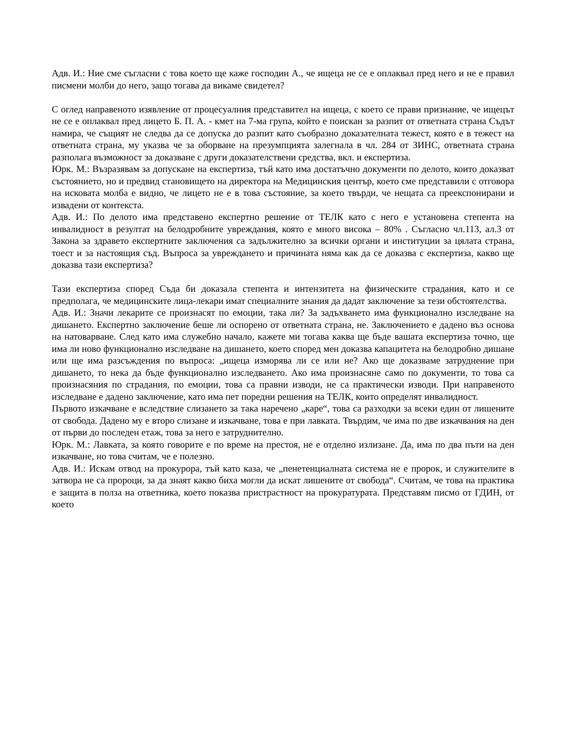Адв. И.: Ние сме съгласни с това което ще каже господин А., че ищеца не се е оплаквал пред него и не е правил писмени молби до него, защо тогава да викаме свидетел?
С оглед направеното изявление от процесуалния представител на ищеца, с което се прави признание, че ищецът не се е оплаквал пред лицето Б. П. А. - кмет на 7-ма група, който е поискан за разпит от ответната страна Съдът намира, че същият не следва да се допуска до разпит като съобразно доказателната тежест, която е в тежест на ответната страна, му указва че за оборване на презумпцията залегнала в чл. 284 от ЗИНС, ответната страна разполага възможност за доказване с други доказателствени средства, вкл. и експертиза.
Юрк. М.: Възразявам за допускане на експертиза, тъй като има достатъчно документи по делото, които доказват състоянието, но и предвид становището на директора на Медицинския център, което сме представили с отговора на исковата молба е видно, че лицето не е в това състояние, за което твърди, че нещата са преекспонирани и извадени от контекста.
Адв. И.: По делото има представено експертно решение от ТЕЛК като с него е установена степента на инвалидност в резултат на белодробните увреждания, която е много висока – 80% . Съгласно чл.113, ал.3 от Закона за здравето експертните заключения са задължително за всички органи и институции за цялата страна, тоест и за настоящия съд. Въпроса за увреждането и причината няма как да се доказва с експертиза, какво ще доказва тази експертиза?
Тази експертиза според Съда би доказала степента и интензитета на физическите страдания, като и се предполага, че медицинските лица-лекари имат специалните знания да дадат заключение за тези обстоятелства.
Адв. И.: Значи лекарите се произнасят по емоции, така ли? За задъхването има функционално изследване на дишането. Експертно заключение беше ли оспорено от ответната страна, не. Заключението е дадено въз основа на натоварване. След като има служебно начало, кажете ми тогава каква ще бъде вашата експертиза точно, ще има ли ново функционално изследване на дишането, което според мен доказва капацитета на белодробно дишане или ще има разсъждения по въпроса: „ищеца изморява ли се или не? Ако ще доказваме затруднение при дишането, то нека да бъде функционално изследването. Ако има произнасяне само по документи, то това са произнасяния по страдания, по емоции, това са правни изводи, не са практически изводи. При направеното изследване е дадено заключение, като има пет поредни решения на ТЕЛК, които определят инвалидност.
Първото изкачване е вследствие слизането за така наречено „каре“, това са разходки за всеки един от лишените от свобода. Дадено му е второ слизане и изкачване, това е при лавката. Твърдим, че има по две изкачвания на ден от първи до последен етаж, това за него е затруднително.
Юрк. М.: Лавката, за която говорите е по време на престоя, не е отделно излизане. Да, има по два пъти на ден изкачване, но това считам, че е полезно.
Адв. И.: Искам отвод на прокурора, тъй като каза, че „пенетенциалната система не е пророк, и служителите в затвора не са пророци, за да знаят какво биха могли да искат лишените от свобода“. Считам, че това на практика е защита в полза на ответника, което показва пристрастност на прокуратурата. Представям писмо от ГДИН, от което